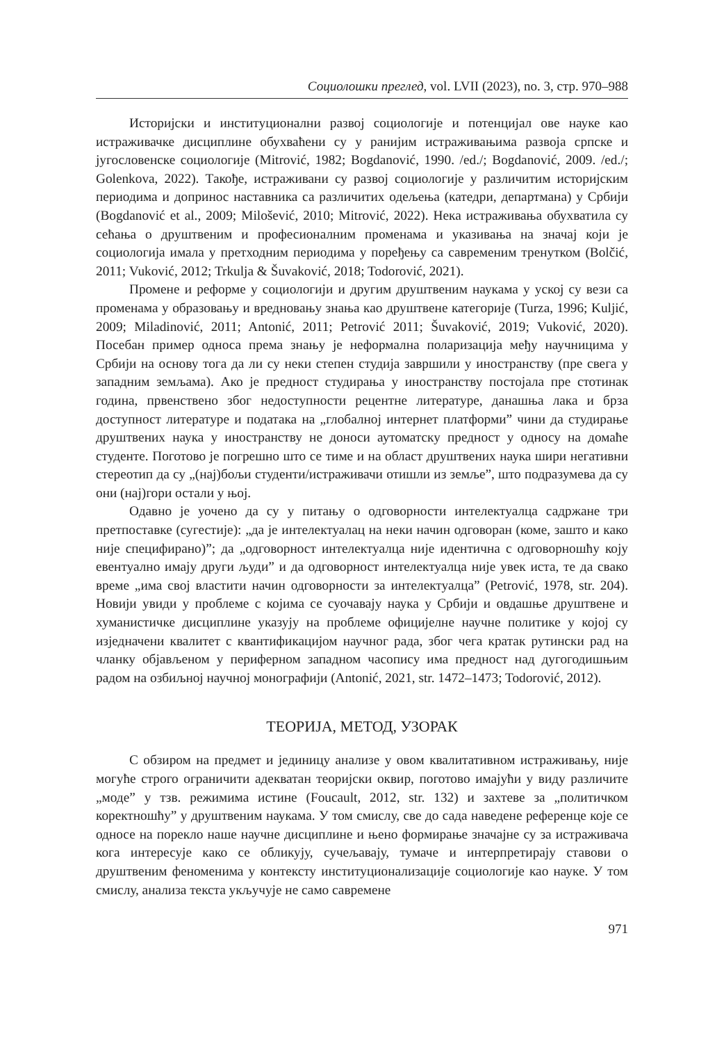Социолошки преглед, vol. LVII (2023), no. 3, стр. 970–988
Историјски и институционални развој социологије и потенцијал ове науке као истраживачке дисциплине обухваћени су у ранијим истраживањима развоја српске и југословенске социологије (Mitrović, 1982; Bogdanović, 1990. /ed./; Bogdanović, 2009. /ed./; Golenkova, 2022). Такође, истраживани су развој социологије у различитим историјским периодима и допринос наставника са различитих одељења (катедри, департмана) у Србији (Bogdanović et al., 2009; Milošević, 2010; Mitrović, 2022). Нека истраживања обухватила су сећања о друштвеним и професионалним променама и указивања на значај који је социологија имала у претходним периодима у поређењу са савременим тренутком (Bolčić, 2011; Vuković, 2012; Trkulja & Šuvaković, 2018; Todorović, 2021).
Промене и реформе у социологији и другим друштвеним наукама у уској су вези са променама у образовању и вредновању знања као друштвене категорије (Turza, 1996; Kuljić, 2009; Miladinović, 2011; Antonić, 2011; Petrović 2011; Šuvaković, 2019; Vuković, 2020). Посебан пример односа према знању је неформална поларизација међу научницима у Србији на основу тога да ли су неки степен студија завршили у иностранству (пре свега у западним земљама). Ако је предност студирања у иностранству постојала пре стотинак година, првенствено због недоступности рецентне литературе, данашња лака и брза доступност литературе и података на „глобалној интернет платформи” чини да студирање друштвених наука у иностранству не доноси аутоматску предност у односу на домаће студенте. Поготово је погрешно што се тиме и на област друштвених наука шири негативни стереотип да су „(нај)бољи студенти/истраживачи отишли из земље”, што подразумева да су они (нај)гори остали у њој.
Одавно је уочено да су у питању о одговорности интелектуалца садржане три претпоставке (сугестије): „да је интелектуалац на неки начин одговоран (коме, зашто и како није специфирано)”; да „одговорност интелектуалца није идентична с одговорношћу коју евентуално имају други људи” и да одговорност интелектуалца није увек иста, те да свако време „има свој властити начин одговорности за интелектуалца” (Petrović, 1978, str. 204). Новији увиди у проблеме с којима се суочавају наука у Србији и овдашње друштвене и хуманистичке дисциплине указују на проблеме официјелне научне политике у којој су изједначени квалитет с квантификацијом научног рада, због чега кратак рутински рад на чланку објављеном у периферном западном часопису има предност над дугогодишњим радом на озбиљној научној монографији (Antonić, 2021, str. 1472–1473; Todorović, 2012).
ТЕОРИЈА, МЕТОД, УЗОРАК
С обзиром на предмет и јединицу анализе у овом квалитативном истраживању, није могуће строго ограничити адекватан теоријски оквир, поготово имајући у виду различите „моде” у тзв. режимима истине (Foucault, 2012, str. 132) и захтеве за „политичком коректношћу” у друштвеним наукама. У том смислу, све до сада наведене референце које се односе на порекло наше научне дисциплине и њено формирање значајне су за истраживача кога интересује како се обликују, сучељавају, тумаче и интерпретирају ставови о друштвеним феноменима у контексту институционализације социологије као науке. У том смислу, анализа текста укључује не само савремене
971